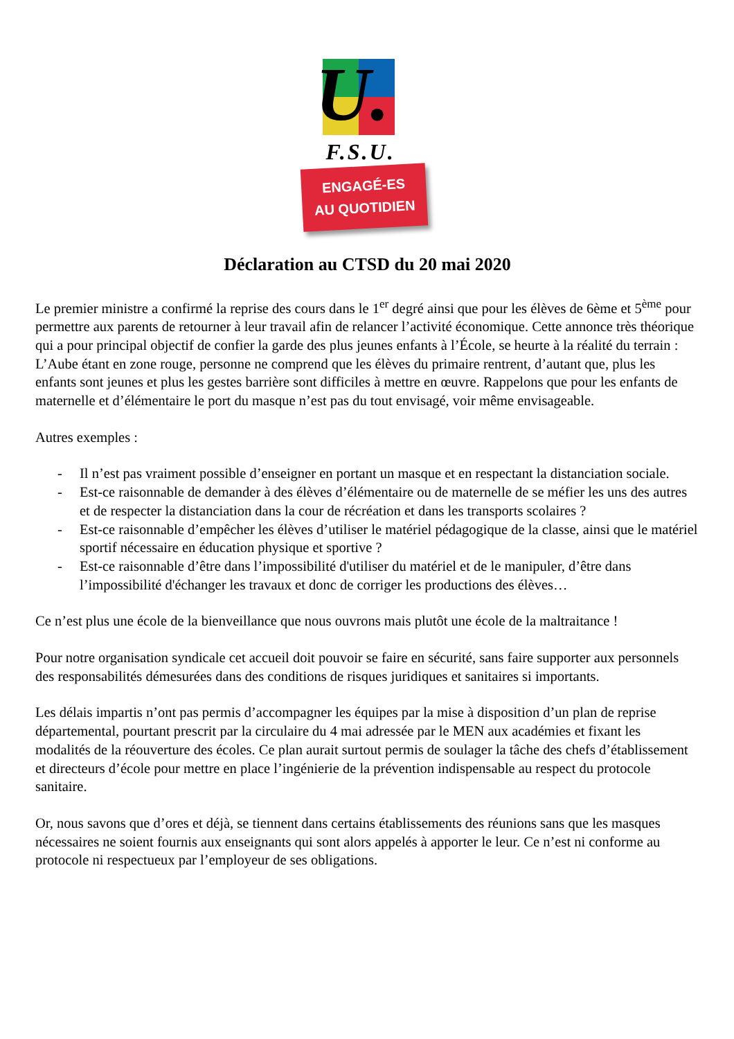U.
F.S.U.
ENGAGÉ-ES
AU QUOTIDIEN
Déclaration au CTSD du 20 mai 2020
Le premier ministre a confirmé la reprise des cours dans le 1<sup>er</sup> degré ainsi que pour les élèves de 6ème et 5<sup>ème</sup> pour permettre aux parents de retourner à leur travail afin de relancer l’activité économique. Cette annonce très théorique qui a pour principal objectif de confier la garde des plus jeunes enfants à l’École, se heurte à la réalité du terrain :
L’Aube étant en zone rouge, personne ne comprend que les élèves du primaire rentrent, d’autant que, plus les enfants sont jeunes et plus les gestes barrière sont difficiles à mettre en œuvre. Rappelons que pour les enfants de maternelle et d’élémentaire le port du masque n’est pas du tout envisagé, voir même envisageable.
Autres exemples :
- Il n’est pas vraiment possible d’enseigner en portant un masque et en respectant la distanciation sociale.
- Est-ce raisonnable de demander à des élèves d’élémentaire ou de maternelle de se méfier les uns des autres et de respecter la distanciation dans la cour de récréation et dans les transports scolaires ?
- Est-ce raisonnable d’empêcher les élèves d’utiliser le matériel pédagogique de la classe, ainsi que le matériel sportif nécessaire en éducation physique et sportive ?
- Est-ce raisonnable d’être dans l’impossibilité d'utiliser du matériel et de le manipuler, d’être dans l’impossibilité d'échanger les travaux et donc de corriger les productions des élèves…
Ce n’est plus une école de la bienveillance que nous ouvrons mais plutôt une école de la maltraitance !
Pour notre organisation syndicale cet accueil doit pouvoir se faire en sécurité, sans faire supporter aux personnels des responsabilités démesurées dans des conditions de risques juridiques et sanitaires si importants.
Les délais impartis n’ont pas permis d’accompagner les équipes par la mise à disposition d’un plan de reprise départemental, pourtant prescrit par la circulaire du 4 mai adressée par le MEN aux académies et fixant les modalités de la réouverture des écoles. Ce plan aurait surtout permis de soulager la tâche des chefs d’établissement et directeurs d’école pour mettre en place l’ingénierie de la prévention indispensable au respect du protocole sanitaire.
Or, nous savons que d’ores et déjà, se tiennent dans certains établissements des réunions sans que les masques nécessaires ne soient fournis aux enseignants qui sont alors appelés à apporter le leur. Ce n’est ni conforme au protocole ni respectueux par l’employeur de ses obligations.